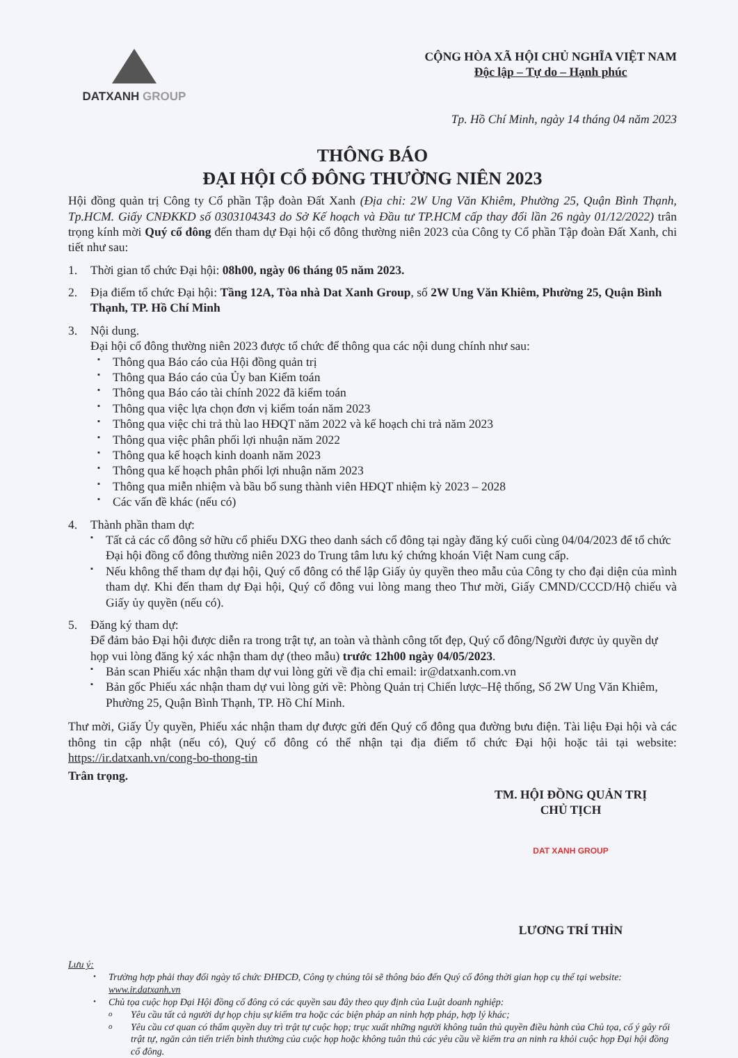DATXANH GROUP CỘNG HÒA XÃ HỘI CHỦ NGHĨA VIỆT NAM
Độc lập – Tự do – Hạnh phúc
Tp. Hồ Chí Minh, ngày 14 tháng 04 năm 2023
THÔNG BÁO
ĐẠI HỘI CỔ ĐÔNG THƯỜNG NIÊN 2023
Hội đồng quản trị Công ty Cổ phần Tập đoàn Đất Xanh (Địa chỉ: 2W Ung Văn Khiêm, Phường 25, Quận Bình Thạnh, Tp.HCM. Giấy CNĐKKD số 0303104343 do Sở Kế hoạch và Đầu tư TP.HCM cấp thay đổi lần 26 ngày 01/12/2022) trân trọng kính mời Quý cổ đông đến tham dự Đại hội cổ đông thường niên 2023 của Công ty Cổ phần Tập đoàn Đất Xanh, chi tiết như sau:
1. Thời gian tổ chức Đại hội: 08h00, ngày 06 tháng 05 năm 2023.
2. Địa điểm tổ chức Đại hội: Tầng 12A, Tòa nhà Dat Xanh Group, số 2W Ung Văn Khiêm, Phường 25, Quận Bình Thạnh, TP. Hồ Chí Minh
3. Nội dung.
Đại hội cổ đông thường niên 2023 được tổ chức để thông qua các nội dung chính như sau:
▪ Thông qua Báo cáo của Hội đồng quản trị
▪ Thông qua Báo cáo của Ủy ban Kiểm toán
▪ Thông qua Báo cáo tài chính 2022 đã kiểm toán
▪ Thông qua việc lựa chọn đơn vị kiểm toán năm 2023
▪ Thông qua việc chi trả thù lao HĐQT năm 2022 và kế hoạch chi trả năm 2023
▪ Thông qua việc phân phối lợi nhuận năm 2022
▪ Thông qua kế hoạch kinh doanh năm 2023
▪ Thông qua kế hoạch phân phối lợi nhuận năm 2023
▪ Thông qua miễn nhiệm và bầu bổ sung thành viên HĐQT nhiệm kỳ 2023 – 2028
▪ Các vấn đề khác (nếu có)
4. Thành phần tham dự:
▪
Tất cả các cổ đông sở hữu cổ phiếu DXG theo danh sách cổ đông tại ngày đăng ký cuối cùng 04/04/2023 để tổ chức Đại hội đồng cổ đông thường niên 2023 do Trung tâm lưu ký chứng khoán Việt Nam cung cấp.
▪
Nếu không thể tham dự đại hội, Quý cổ đông có thể lập Giấy ủy quyền theo mẫu của Công ty cho đại diện của mình tham dự. Khi đến tham dự Đại hội, Quý cổ đông vui lòng mang theo Thư mời, Giấy CMND/CCCD/Hộ chiếu và Giấy ủy quyền (nếu có).
5. Đăng ký tham dự:
Để đảm bảo Đại hội được diễn ra trong trật tự, an toàn và thành công tốt đẹp, Quý cổ đông/Người được ủy quyền dự họp vui lòng đăng ký xác nhận tham dự (theo mẫu) trước 12h00 ngày 04/05/2023.
▪
Bản scan Phiếu xác nhận tham dự vui lòng gửi về địa chỉ email: ir@datxanh.com.vn
▪
Bản gốc Phiếu xác nhận tham dự vui lòng gửi về: Phòng Quản trị Chiến lược–Hệ thống, Số 2W Ung Văn Khiêm, Phường 25, Quận Bình Thạnh, TP. Hồ Chí Minh.
Thư mời, Giấy Ủy quyền, Phiếu xác nhận tham dự được gửi đến Quý cổ đông qua đường bưu điện. Tài liệu Đại hội và các thông tin cập nhật (nếu có), Quý cổ đông có thể nhận tại địa điểm tổ chức Đại hội hoặc tải tại website: https://ir.datxanh.vn/cong-bo-thong-tin
Trân trọng.
TM. HỘI ĐỒNG QUẢN TRỊ
CHỦ TỊCH
DAT XANH GROUP
LƯƠNG TRÍ THÌN
Lưu ý:
•
Trường hợp phải thay đổi ngày tổ chức ĐHĐCĐ, Công ty chúng tôi sẽ thông báo đến Quý cổ đông thời gian họp cụ thể tại website: www.ir.datxanh.vn
•
Chủ tọa cuộc họp Đại Hội đồng cổ đông có các quyền sau đây theo quy định của Luật doanh nghiệp:
o
Yêu cầu tất cả người dự họp chịu sự kiểm tra hoặc các biện pháp an ninh hợp pháp, hợp lý khác;
o
Yêu cầu cơ quan có thẩm quyền duy trì trật tự cuộc họp; trục xuất những người không tuân thủ quyền điều hành của Chủ tọa, cố ý gây rối trật tự, ngăn cản tiến triển bình thường của cuộc họp hoặc không tuân thủ các yêu cầu về kiểm tra an ninh ra khỏi cuộc họp Đại hội đồng cổ đông.